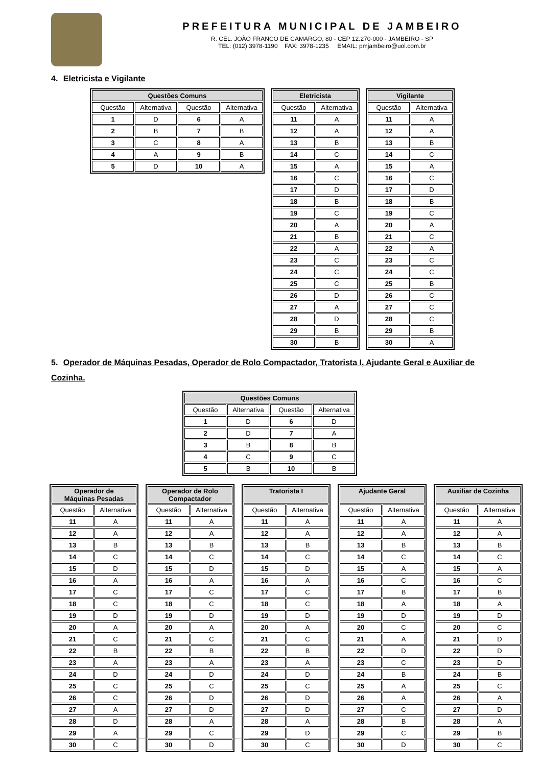PREFEITURA MUNICIPAL DE JAMBEIRO
R. CEL. JOÃO FRANCO DE CAMARGO, 80 - CEP 12.270-000 - JAMBEIRO - SP
TEL: (012) 3978-1190 FAX: 3978-1235 EMAIL: pmjambeiro@uol.com.br
4. Eletricista e Vigilante
| Questões Comuns | | | |
| --- | --- | --- | --- |
| Questão | Alternativa | Questão | Alternativa |
| 1 | D | 6 | A |
| 2 | B | 7 | B |
| 3 | C | 8 | A |
| 4 | A | 9 | B |
| 5 | D | 10 | A |
| Eletricista | |
| --- | --- |
| Questão | Alternativa |
| 11 | A |
| 12 | A |
| 13 | B |
| 14 | C |
| 15 | A |
| 16 | C |
| 17 | D |
| 18 | B |
| 19 | C |
| 20 | A |
| 21 | B |
| 22 | A |
| 23 | C |
| 24 | C |
| 25 | C |
| 26 | D |
| 27 | A |
| 28 | D |
| 29 | B |
| 30 | B |
| Vigilante | |
| --- | --- |
| Questão | Alternativa |
| 11 | A |
| 12 | A |
| 13 | B |
| 14 | C |
| 15 | A |
| 16 | C |
| 17 | D |
| 18 | B |
| 19 | C |
| 20 | A |
| 21 | C |
| 22 | A |
| 23 | C |
| 24 | C |
| 25 | B |
| 26 | C |
| 27 | C |
| 28 | C |
| 29 | B |
| 30 | A |
5. Operador de Máquinas Pesadas, Operador de Rolo Compactador, Tratorista I, Ajudante Geral e Auxiliar de Cozinha.
| Questões Comuns | | | |
| --- | --- | --- | --- |
| Questão | Alternativa | Questão | Alternativa |
| 1 | D | 6 | D |
| 2 | D | 7 | A |
| 3 | B | 8 | B |
| 4 | C | 9 | C |
| 5 | B | 10 | B |
| Operador de Máquinas Pesadas | |
| --- | --- |
| Questão | Alternativa |
| 11 | A |
| 12 | A |
| 13 | B |
| 14 | C |
| 15 | D |
| 16 | A |
| 17 | C |
| 18 | C |
| 19 | D |
| 20 | A |
| 21 | C |
| 22 | B |
| 23 | A |
| 24 | D |
| 25 | C |
| 26 | C |
| 27 | A |
| 28 | D |
| 29 | A |
| 30 | C |
| Operador de Rolo Compactador | |
| --- | --- |
| Questão | Alternativa |
| 11 | A |
| 12 | A |
| 13 | B |
| 14 | C |
| 15 | D |
| 16 | A |
| 17 | C |
| 18 | C |
| 19 | D |
| 20 | A |
| 21 | C |
| 22 | B |
| 23 | A |
| 24 | D |
| 25 | C |
| 26 | D |
| 27 | D |
| 28 | A |
| 29 | C |
| 30 | D |
| Tratorista I | |
| --- | --- |
| Questão | Alternativa |
| 11 | A |
| 12 | A |
| 13 | B |
| 14 | C |
| 15 | D |
| 16 | A |
| 17 | C |
| 18 | C |
| 19 | D |
| 20 | A |
| 21 | C |
| 22 | B |
| 23 | A |
| 24 | D |
| 25 | C |
| 26 | D |
| 27 | D |
| 28 | A |
| 29 | D |
| 30 | C |
| Ajudante Geral | |
| --- | --- |
| Questão | Alternativa |
| 11 | A |
| 12 | A |
| 13 | B |
| 14 | C |
| 15 | A |
| 16 | C |
| 17 | B |
| 18 | A |
| 19 | D |
| 20 | C |
| 21 | A |
| 22 | D |
| 23 | C |
| 24 | B |
| 25 | A |
| 26 | A |
| 27 | C |
| 28 | B |
| 29 | C |
| 30 | D |
| Auxiliar de Cozinha | |
| --- | --- |
| Questão | Alternativa |
| 11 | A |
| 12 | A |
| 13 | B |
| 14 | C |
| 15 | A |
| 16 | C |
| 17 | B |
| 18 | A |
| 19 | D |
| 20 | C |
| 21 | D |
| 22 | D |
| 23 | D |
| 24 | B |
| 25 | C |
| 26 | A |
| 27 | D |
| 28 | A |
| 29 | B |
| 30 | C |